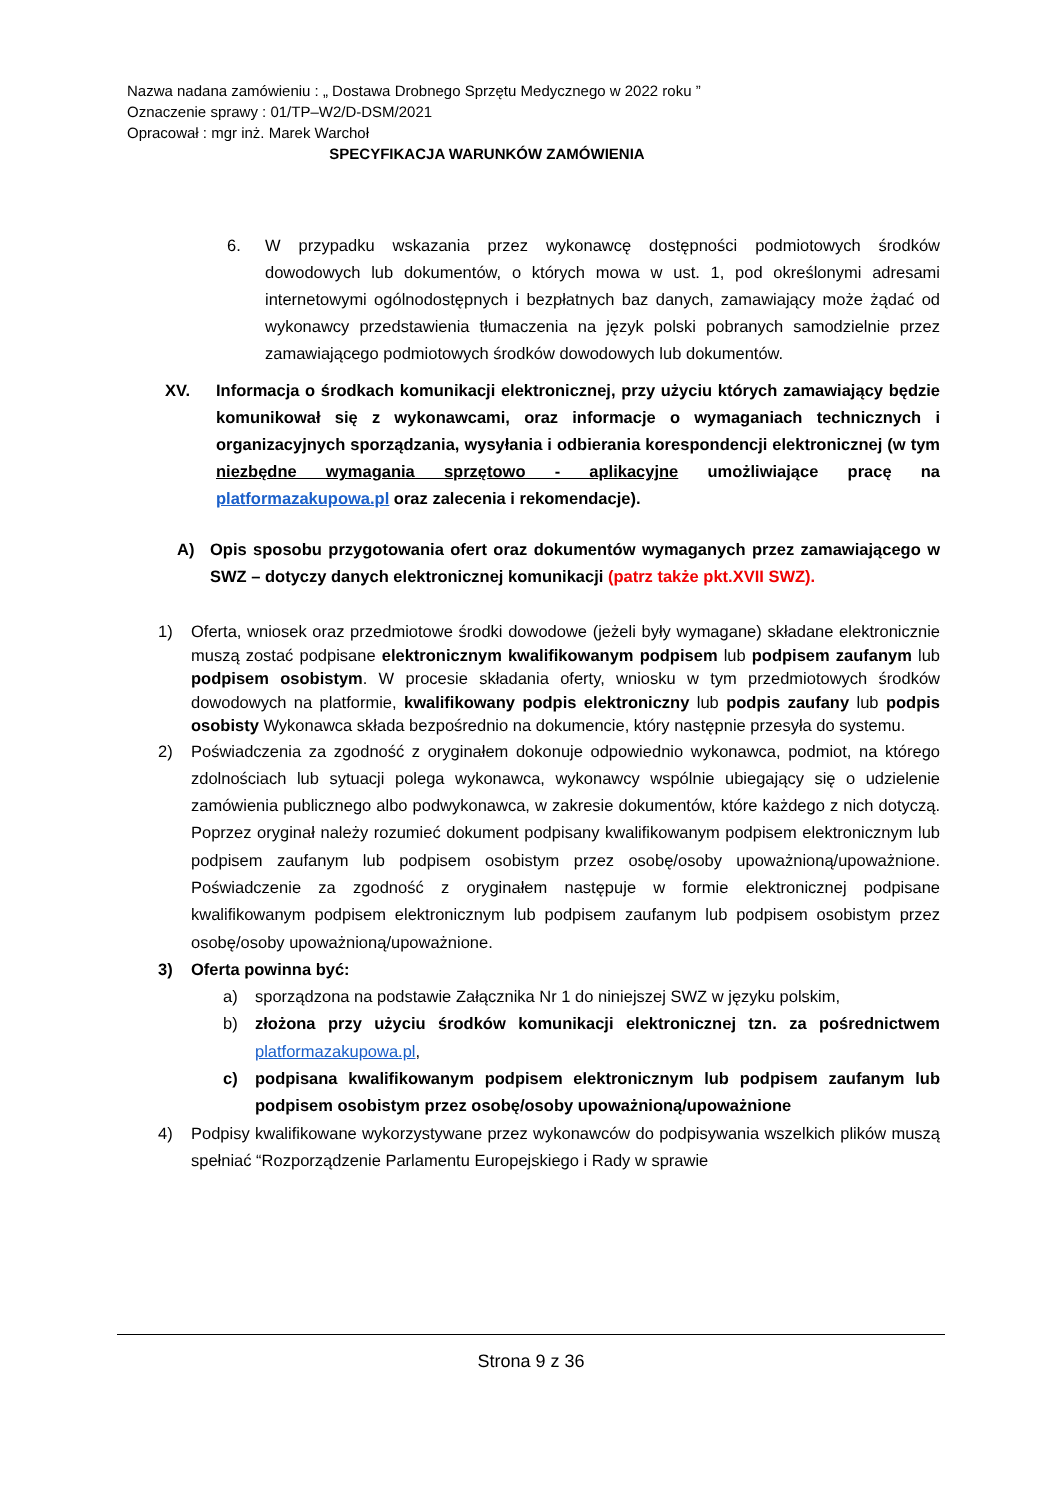Nazwa nadana zamówieniu : „ Dostawa Drobnego Sprzętu Medycznego w 2022 roku ”
Oznaczenie sprawy : 01/TP–W2/D-DSM/2021
Opracował : mgr inż. Marek Warchoł
SPECYFIKACJA WARUNKÓW ZAMÓWIENIA
6. W przypadku wskazania przez wykonawcę dostępności podmiotowych środków dowodowych lub dokumentów, o których mowa w ust. 1, pod określonymi adresami internetowymi ogólnodostępnych i bezpłatnych baz danych, zamawiający może żądać od wykonawcy przedstawienia tłumaczenia na język polski pobranych samodzielnie przez zamawiającego podmiotowych środków dowodowych lub dokumentów.
XV. Informacja o środkach komunikacji elektronicznej, przy użyciu których zamawiający będzie komunikował się z wykonawcami, oraz informacje o wymaganiach technicznych i organizacyjnych sporządzania, wysyłania i odbierania korespondencji elektronicznej (w tym niezbędne wymagania sprzętowo - aplikacyjne umożliwiające pracę na platformazakupowa.pl oraz zalecenia i rekomendacje).
A) Opis sposobu przygotowania ofert oraz dokumentów wymaganych przez zamawiającego w SWZ – dotyczy danych elektronicznej komunikacji (patrz także pkt.XVII SWZ).
1) Oferta, wniosek oraz przedmiotowe środki dowodowe (jeżeli były wymagane) składane elektronicznie muszą zostać podpisane elektronicznym kwalifikowanym podpisem lub podpisem zaufanym lub podpisem osobistym. W procesie składania oferty, wniosku w tym przedmiotowych środków dowodowych na platformie, kwalifikowany podpis elektroniczny lub podpis zaufany lub podpis osobisty Wykonawca składa bezpośrednio na dokumencie, który następnie przesyła do systemu.
2) Poświadczenia za zgodność z oryginałem dokonuje odpowiednio wykonawca, podmiot, na którego zdolnościach lub sytuacji polega wykonawca, wykonawcy wspólnie ubiegający się o udzielenie zamówienia publicznego albo podwykonawca, w zakresie dokumentów, które każdego z nich dotyczą. Poprzez oryginał należy rozumieć dokument podpisany kwalifikowanym podpisem elektronicznym lub podpisem zaufanym lub podpisem osobistym przez osobę/osoby upoważnioną/upoważnione. Poświadczenie za zgodność z oryginałem następuje w formie elektronicznej podpisane kwalifikowanym podpisem elektronicznym lub podpisem zaufanym lub podpisem osobistym przez osobę/osoby upoważnioną/upoważnione.
3) Oferta powinna być:
a) sporządzona na podstawie Załącznika Nr 1 do niniejszej SWZ w języku polskim,
b) złożona przy użyciu środków komunikacji elektronicznej tzn. za pośrednictwem platformazakupowa.pl,
c) podpisana kwalifikowanym podpisem elektronicznym lub podpisem zaufanym lub podpisem osobistym przez osobę/osoby upoważnioną/upoważnione
4) Podpisy kwalifikowane wykorzystywane przez wykonawców do podpisywania wszelkich plików muszą spełniać “Rozporządzenie Parlamentu Europejskiego i Rady w sprawie
Strona 9 z 36